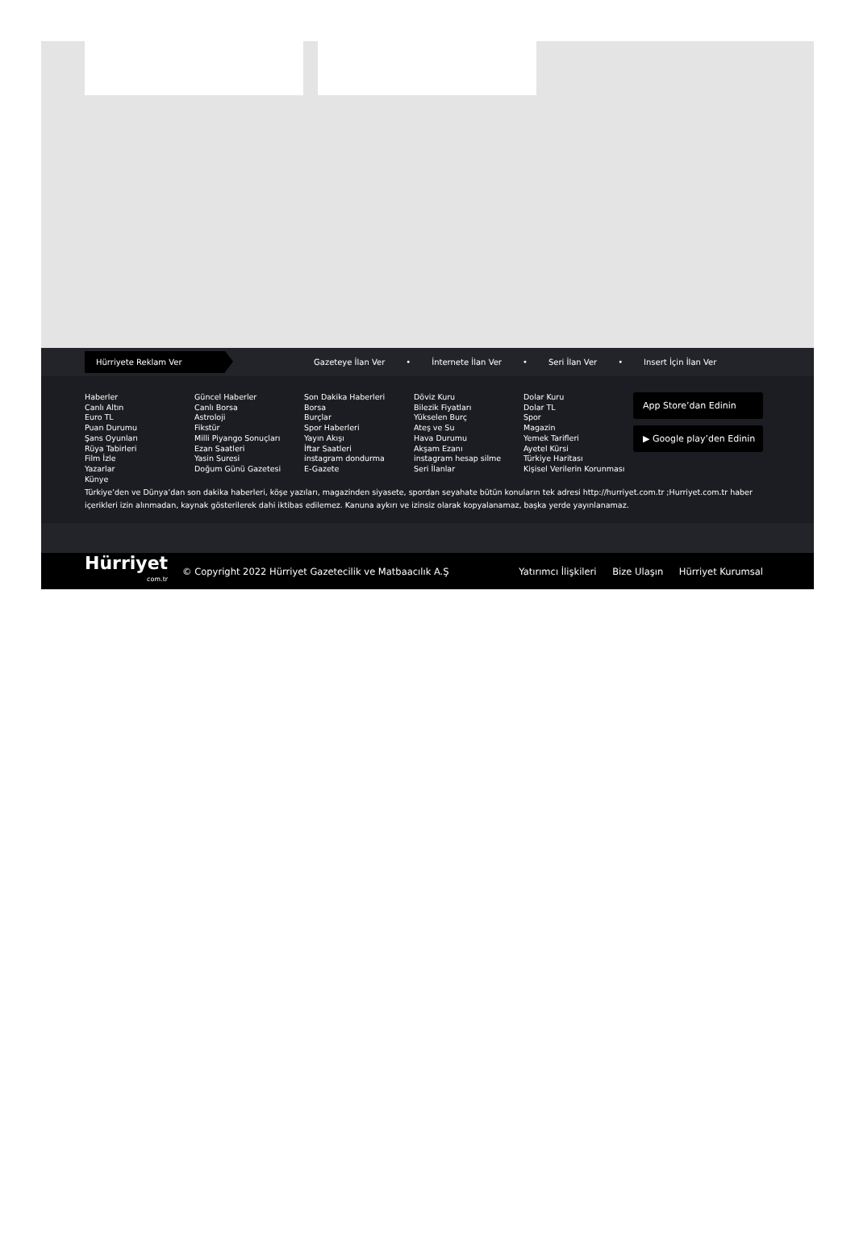Hürriyete Reklam Ver
Gazeteye İlan Ver • İnternete İlan Ver • Seri İlan Ver • Insert İçin İlan Ver
Haberler
Canlı Altın
Euro TL
Puan Durumu
Şans Oyunları
Rüya Tabirleri
Film İzle
Yazarlar
Künye
Güncel Haberler
Canlı Borsa
Astroloji
Fikstür
Milli Piyango Sonuçları
Ezan Saatleri
Yasin Suresi
Doğum Günü Gazetesi
Son Dakika Haberleri
Borsa
Burçlar
Spor Haberleri
Yayın Akışı
İftar Saatleri
instagram dondurma
E-Gazete
Döviz Kuru
Bilezik Fiyatları
Yükselen Burç
Ateş ve Su
Hava Durumu
Akşam Ezanı
instagram hesap silme
Seri İlanlar
Dolar Kuru
Dolar TL
Spor
Magazin
Yemek Tarifleri
Ayetel Kürsi
Türkiye Haritası
Kişisel Verilerin Korunması
App Store’dan Edinin
▶ Google play’den Edinin
Türkiye’den ve Dünya’dan son dakika haberleri, köşe yazıları, magazinden siyasete, spordan seyahate bütün konuların tek adresi http://hurriyet.com.tr ;Hurriyet.com.tr haber içerikleri izin alınmadan, kaynak gösterilerek dahi iktibas edilemez. Kanuna aykırı ve izinsiz olarak kopyalanamaz, başka yerde yayınlanamaz.
Hürriyet
com.tr
© Copyright 2022 Hürriyet Gazetecilik ve Matbaacılık A.Ş
Yatırımcı İlişkileri Bize Ulaşın Hürriyet Kurumsal